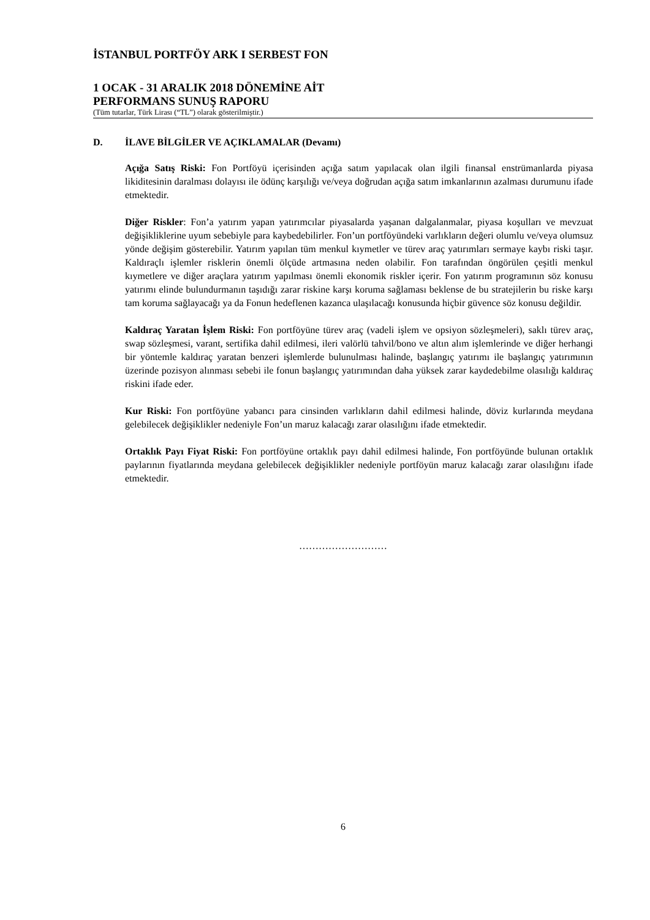İSTANBUL PORTFÖY ARK I SERBEST FON
1 OCAK - 31 ARALIK 2018 DÖNEMİNE AİT
PERFORMANS SUNUŞ RAPORU
(Tüm tutarlar, Türk Lirası (“TL”) olarak gösterilmiştir.)
D. İLAVE BİLGİLER VE AÇIKLAMALAR (Devamı)
Açığa Satış Riski: Fon Portföyü içerisinden açığa satım yapılacak olan ilgili finansal enstrümanlarda piyasa likiditesinin daralması dolayısı ile ödünç karşılığı ve/veya doğrudan açığa satım imkanlarının azalması durumunu ifade etmektedir.
Diğer Riskler: Fon’a yatırım yapan yatırımcılar piyasalarda yaşanan dalgalanmalar, piyasa koşulları ve mevzuat değişikliklerine uyum sebebiyle para kaybedebilirler. Fon’un portföyündeki varlıkların değeri olumlu ve/veya olumsuz yönde değişim gösterebilir. Yatırım yapılan tüm menkul kıymetler ve türev araç yatırımları sermaye kaybı riski taşır. Kaldıraçlı işlemler risklerin önemli ölçüde artmasına neden olabilir. Fon tarafından öngörülen çeşitli menkul kıymetlere ve diğer araçlara yatırım yapılması önemli ekonomik riskler içerir. Fon yatırım programının söz konusu yatırımı elinde bulundurmanın taşıdığı zarar riskine karşı koruma sağlaması beklense de bu stratejilerin bu riske karşı tam koruma sağlayacağı ya da Fonun hedeflenen kazanca ulaşılacağı konusunda hiçbir güvence söz konusu değildir.
Kaldıraç Yaratan İşlem Riski: Fon portföyüne türev araç (vadeli işlem ve opsiyon sözleşmeleri), saklı türev araç, swap sözleşmesi, varant, sertifika dahil edilmesi, ileri valörlü tahvil/bono ve altın alım işlemlerinde ve diğer herhangi bir yöntemle kaldıraç yaratan benzeri işlemlerde bulunulması halinde, başlangıç yatırımı ile başlangıç yatırımının üzerinde pozisyon alınması sebebi ile fonun başlangıç yatırımından daha yüksek zarar kaydedebilme olasılığı kaldıraç riskini ifade eder.
Kur Riski: Fon portföyüne yabancı para cinsinden varlıkların dahil edilmesi halinde, döviz kurlarında meydana gelebilecek değişiklikler nedeniyle Fon’un maruz kalacağı zarar olasılığını ifade etmektedir.
Ortaklık Payı Fiyat Riski: Fon portföyüne ortaklık payı dahil edilmesi halinde, Fon portföyünde bulunan ortaklık paylarının fiyatlarında meydana gelebilecek değişiklikler nedeniyle portföyün maruz kalacağı zarar olasılığını ifade etmektedir.
………………………
6